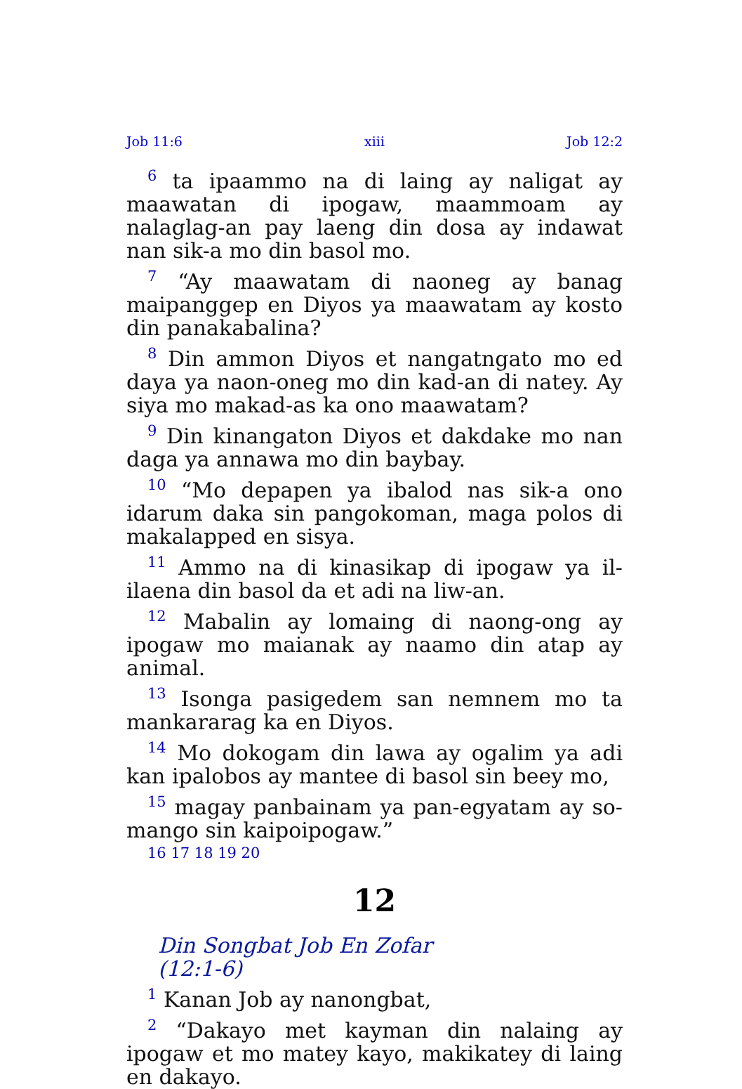Job 11:6 xiii Job 12:2
<sup>6</sup> ta ipaammo na di laing ay naligat ay maawatan di ipogaw, maammoam ay nalaglag-an pay laeng din dosa ay indawat nan sik-a mo din basol mo.
<sup>7</sup> “Ay maawatam di naoneg ay banag maipanggep en Diyos ya maawatam ay kosto din panakabalina?
<sup>8</sup> Din ammon Diyos et nangatngato mo ed daya ya naon-oneg mo din kad-an di natey. Ay siya mo makad-as ka ono maawatam?
<sup>9</sup> Din kinangaton Diyos et dakdake mo nan daga ya annawa mo din baybay.
<sup>10</sup> “Mo depapen ya ibalod nas sik-a ono idarum daka sin pangokoman, maga polos di makalapped en sisya.
<sup>11</sup> Ammo na di kinasikap di ipogaw ya il-ilaena din basol da et adi na liw-an.
<sup>12</sup> Mabalin ay lomaing di naong-ong ay ipogaw mo maianak ay naamo din atap ay animal.
<sup>13</sup> Isonga pasigedem san nemnem mo ta mankararag ka en Diyos.
<sup>14</sup> Mo dokogam din lawa ay ogalim ya adi kan ipalobos ay mantee di basol sin beey mo,
<sup>15</sup> magay panbainam ya pan-egyatam ay so-mango sin kaipoipogaw.”
16 17 18 19 20
12
Din Songbat Job En Zofar
(12:1-6)
<sup>1</sup> Kanan Job ay nanongbat,
<sup>2</sup> “Dakayo met kayman din nalaing ay ipogaw et mo matey kayo, makikatey di laing en dakayo.